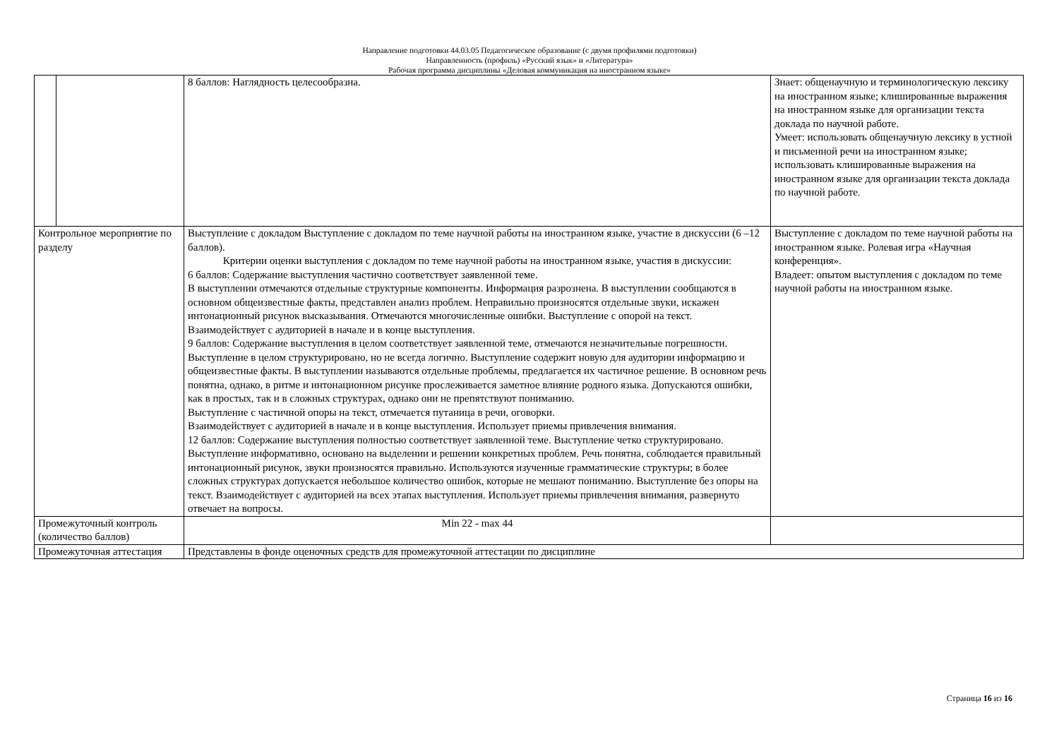Направление подготовки 44.03.05 Педагогическое образование (с двумя профилями подготовки)
Направленность (профиль) «Русский язык» и «Литература»
Рабочая программа дисциплины «Деловая коммуникация на иностранном языке»
| | | 8 баллов: Наглядность целесообразна. | Знает: общенаучную и терминологическую лексику на иностранном языке; клишированные выражения на иностранном языке для организации текста доклада по научной работе. Умеет: использовать общенаучную лексику в устной и письменной речи на иностранном языке; использовать клишированные выражения на иностранном языке для организации текста доклада по научной работе. |
| Контрольное мероприятие по разделу | | Выступление с докладом Выступление с докладом по теме научной работы на иностранном языке, участие в дискуссии (6 –12 баллов). Критерии оценки выступления с докладом по теме научной работы на иностранном языке, участия в дискуссии: 6 баллов: Содержание выступления частично соответствует заявленной теме. В выступлении отмечаются отдельные структурные компоненты. Информация разрознена. В выступлении сообщаются в основном общеизвестные факты, представлен анализ проблем. Неправильно произносятся отдельные звуки, искажен интонационный рисунок высказывания. Отмечаются многочисленные ошибки. Выступление с опорой на текст. Взаимодействует с аудиторией в начале и в конце выступления. 9 баллов: Содержание выступления в целом соответствует заявленной теме, отмечаются незначительные погрешности. Выступление в целом структурировано, но не всегда логично. Выступление содержит новую для аудитории информацию и общеизвестные факты. В выступлении называются отдельные проблемы, предлагается их частичное решение. В основном речь понятна, однако, в ритме и интонационном рисунке прослеживается заметное влияние родного языка. Допускаются ошибки, как в простых, так и в сложных структурах, однако они не препятствуют пониманию. Выступление с частичной опоры на текст, отмечается путаница в речи, оговорки. Взаимодействует с аудиторией в начале и в конце выступления. Использует приемы привлечения внимания. 12 баллов: Содержание выступления полностью соответствует заявленной теме. Выступление четко структурировано. Выступление информативно, основано на выделении и решении конкретных проблем. Речь понятна, соблюдается правильный интонационный рисунок, звуки произносятся правильно. Используются изученные грамматические структуры; в более сложных структурах допускается небольшое количество ошибок, которые не мешают пониманию. Выступление без опоры на текст. Взаимодействует с аудиторией на всех этапах выступления. Использует приемы привлечения внимания, развернуто отвечает на вопросы. | Выступление с докладом по теме научной работы на иностранном языке. Ролевая игра «Научная конференция». Владеет: опытом выступления с докладом по теме научной работы на иностранном языке. |
| Промежуточный контроль (количество баллов) | | Min 22 - max 44 | |
| Промежуточная аттестация | | Представлены в фонде оценочных средств для промежуточной аттестации по дисциплине | |
Страница 16 из 16